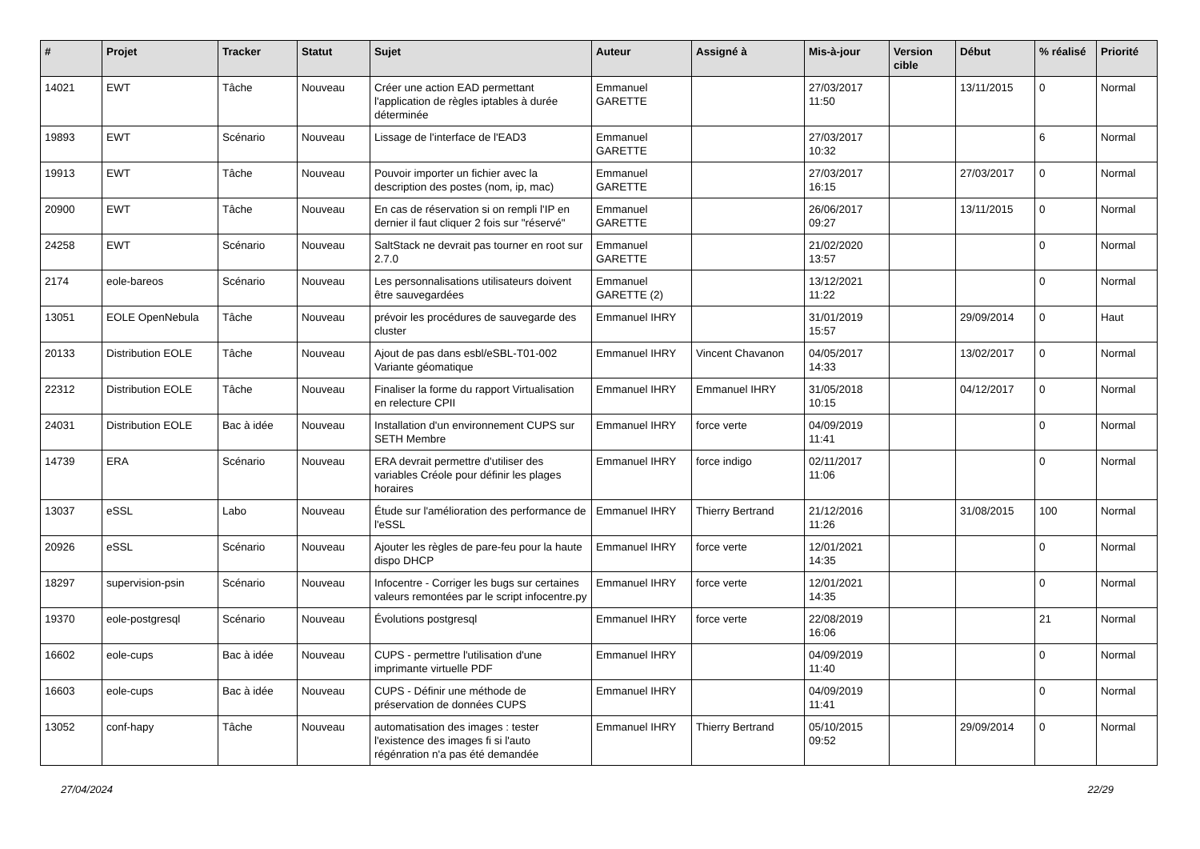| # | Projet | Tracker | Statut | Sujet | Auteur | Assigné à | Mis-à-jour | Version cible | Début | % réalisé | Priorité |
| --- | --- | --- | --- | --- | --- | --- | --- | --- | --- | --- | --- |
| 14021 | EWT | Tâche | Nouveau | Créer une action EAD permettant l'application de règles iptables à durée déterminée | Emmanuel GARETTE | | 27/03/2017 11:50 | | 13/11/2015 | 0 | Normal |
| 19893 | EWT | Scénario | Nouveau | Lissage de l'interface de l'EAD3 | Emmanuel GARETTE | | 27/03/2017 10:32 | | | 6 | Normal |
| 19913 | EWT | Tâche | Nouveau | Pouvoir importer un fichier avec la description des postes (nom, ip, mac) | Emmanuel GARETTE | | 27/03/2017 16:15 | | 27/03/2017 | 0 | Normal |
| 20900 | EWT | Tâche | Nouveau | En cas de réservation si on rempli l'IP en dernier il faut cliquer 2 fois sur "réservé" | Emmanuel GARETTE | | 26/06/2017 09:27 | | 13/11/2015 | 0 | Normal |
| 24258 | EWT | Scénario | Nouveau | SaltStack ne devrait pas tourner en root sur 2.7.0 | Emmanuel GARETTE | | 21/02/2020 13:57 | | | 0 | Normal |
| 2174 | eole-bareos | Scénario | Nouveau | Les personnalisations utilisateurs doivent être sauvegardées | Emmanuel GARETTE (2) | | 13/12/2021 11:22 | | | 0 | Normal |
| 13051 | EOLE OpenNebula | Tâche | Nouveau | prévoir les procédures de sauvegarde des cluster | Emmanuel IHRY | | 31/01/2019 15:57 | | 29/09/2014 | 0 | Haut |
| 20133 | Distribution EOLE | Tâche | Nouveau | Ajout de pas dans esbl/eSBL-T01-002 Variante géomatique | Emmanuel IHRY | Vincent Chavanon | 04/05/2017 14:33 | | 13/02/2017 | 0 | Normal |
| 22312 | Distribution EOLE | Tâche | Nouveau | Finaliser la forme du rapport Virtualisation en relecture CPII | Emmanuel IHRY | Emmanuel IHRY | 31/05/2018 10:15 | | 04/12/2017 | 0 | Normal |
| 24031 | Distribution EOLE | Bac à idée | Nouveau | Installation d'un environnement CUPS sur SETH Membre | Emmanuel IHRY | force verte | 04/09/2019 11:41 | | | 0 | Normal |
| 14739 | ERA | Scénario | Nouveau | ERA devrait permettre d'utiliser des variables Créole pour définir les plages horaires | Emmanuel IHRY | force indigo | 02/11/2017 11:06 | | | 0 | Normal |
| 13037 | eSSL | Labo | Nouveau | Étude sur l'amélioration des performance de l'eSSL | Emmanuel IHRY | Thierry Bertrand | 21/12/2016 11:26 | | 31/08/2015 | 100 | Normal |
| 20926 | eSSL | Scénario | Nouveau | Ajouter les règles de pare-feu pour la haute dispo DHCP | Emmanuel IHRY | force verte | 12/01/2021 14:35 | | | 0 | Normal |
| 18297 | supervision-psin | Scénario | Nouveau | Infocentre - Corriger les bugs sur certaines valeurs remontées par le script infocentre.py | Emmanuel IHRY | force verte | 12/01/2021 14:35 | | | 0 | Normal |
| 19370 | eole-postgresql | Scénario | Nouveau | Évolutions postgresql | Emmanuel IHRY | force verte | 22/08/2019 16:06 | | | 21 | Normal |
| 16602 | eole-cups | Bac à idée | Nouveau | CUPS - permettre l'utilisation d'une imprimante virtuelle PDF | Emmanuel IHRY | | 04/09/2019 11:40 | | | 0 | Normal |
| 16603 | eole-cups | Bac à idée | Nouveau | CUPS - Définir une méthode de préservation de données CUPS | Emmanuel IHRY | | 04/09/2019 11:41 | | | 0 | Normal |
| 13052 | conf-hapy | Tâche | Nouveau | automatisation des images : tester l'existence des images fi si l'auto régénration n'a pas été demandée | Emmanuel IHRY | Thierry Bertrand | 05/10/2015 09:52 | | 29/09/2014 | 0 | Normal |
27/04/2024 22/29